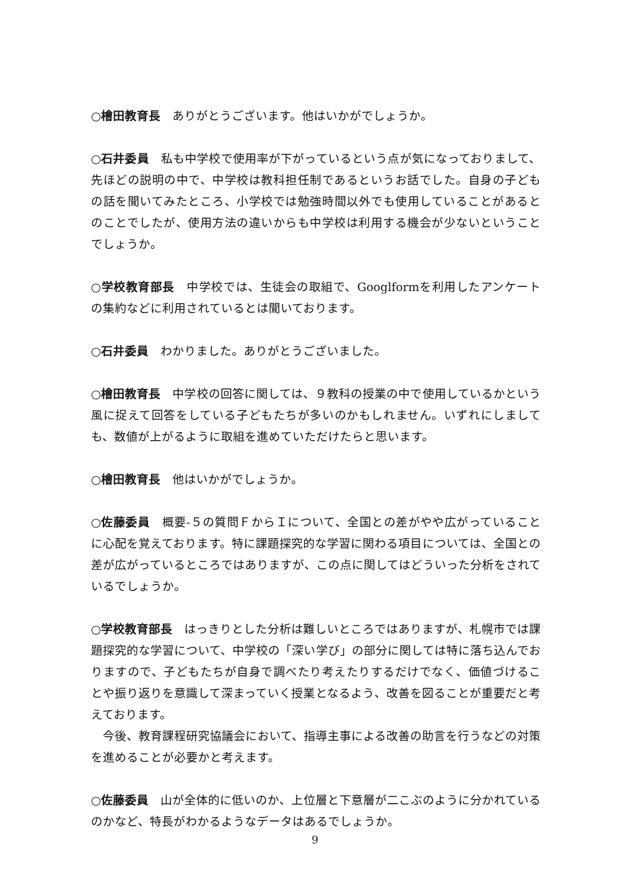○檜田教育長　ありがとうございます。他はいかがでしょうか。
○石井委員　私も中学校で使用率が下がっているという点が気になっておりまして、先ほどの説明の中で、中学校は教科担任制であるというお話でした。自身の子どもの話を聞いてみたところ、小学校では勉強時間以外でも使用していることがあるとのことでしたが、使用方法の違いからも中学校は利用する機会が少ないということでしょうか。
○学校教育部長　中学校では、生徒会の取組で、Googlformを利用したアンケートの集約などに利用されているとは聞いております。
○石井委員　わかりました。ありがとうございました。
○檜田教育長　中学校の回答に関しては、９教科の授業の中で使用しているかという風に捉えて回答をしている子どもたちが多いのかもしれません。いずれにしましても、数値が上がるように取組を進めていただけたらと思います。
○檜田教育長　他はいかがでしょうか。
○佐藤委員　概要‐５の質問ＦからＩについて、全国との差がやや広がっていることに心配を覚えております。特に課題探究的な学習に関わる項目については、全国との差が広がっているところではありますが、この点に関してはどういった分析をされているでしょうか。
○学校教育部長　はっきりとした分析は難しいところではありますが、札幌市では課題探究的な学習について、中学校の「深い学び」の部分に関しては特に落ち込んでおりますので、子どもたちが自身で調べたり考えたりするだけでなく、価値づけることや振り返りを意識して深まっていく授業となるよう、改善を図ることが重要だと考えております。
　今後、教育課程研究協議会において、指導主事による改善の助言を行うなどの対策を進めることが必要かと考えます。
○佐藤委員　山が全体的に低いのか、上位層と下意層が二こぶのように分かれているのかなど、特長がわかるようなデータはあるでしょうか。
9